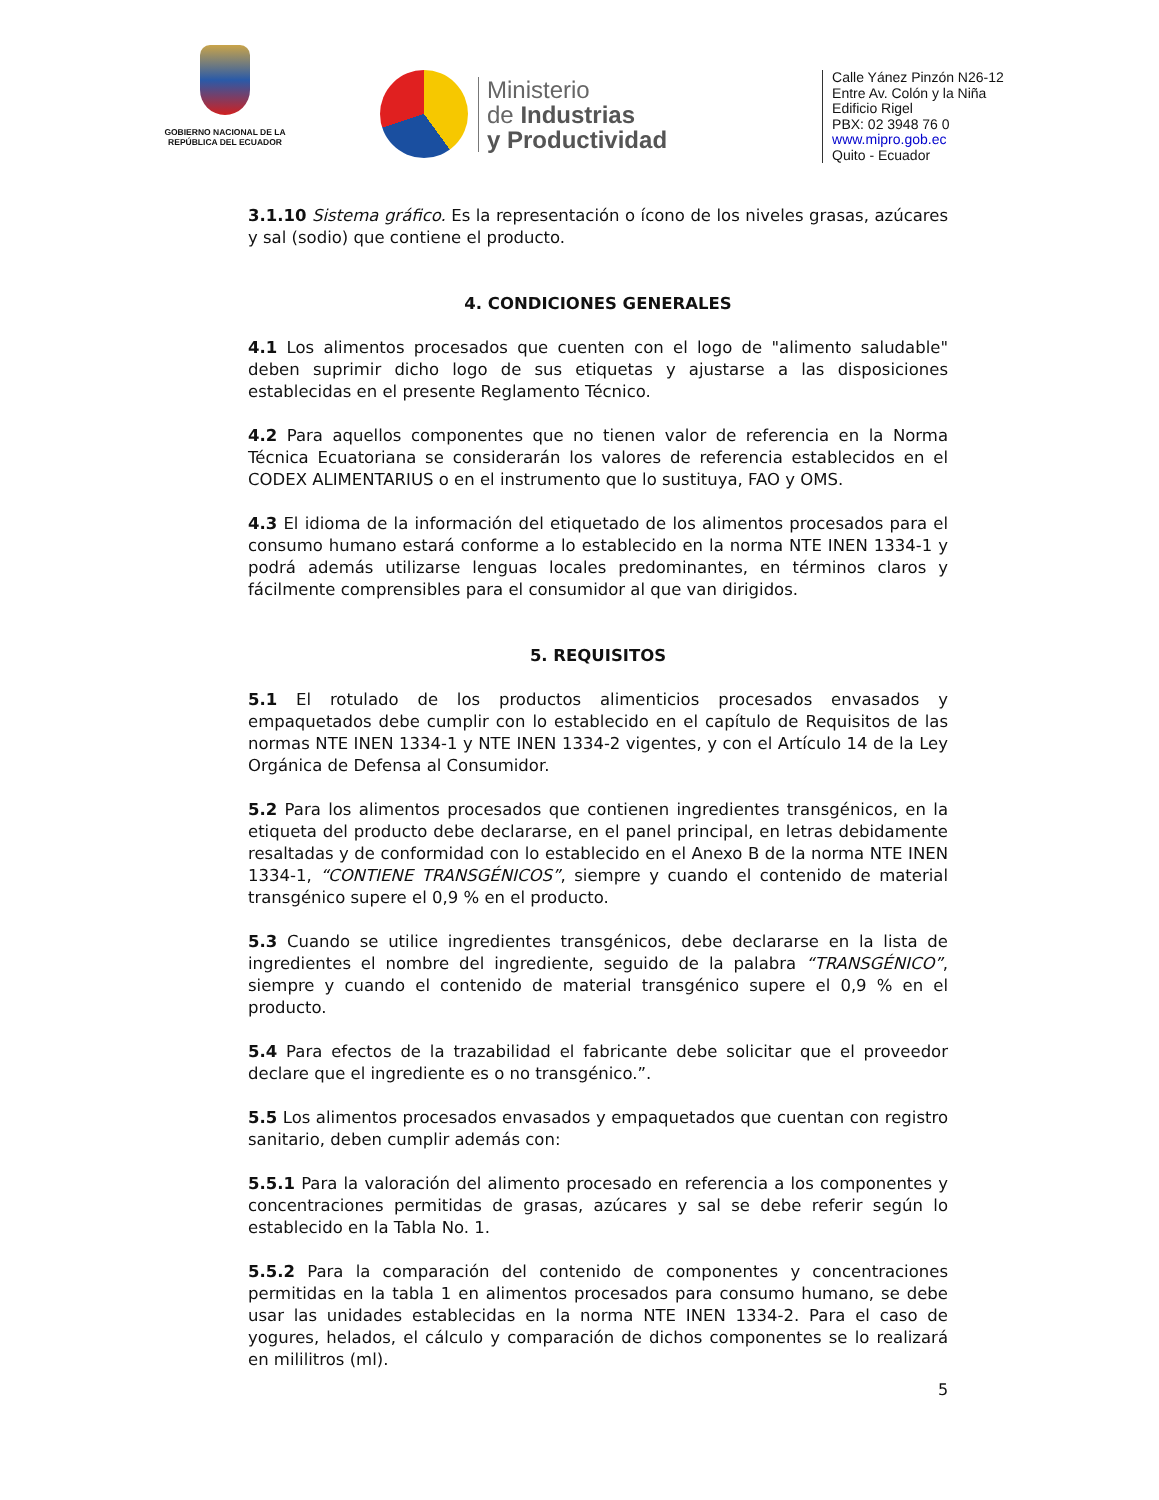GOBIERNO NACIONAL DE LA
REPÚBLICA DEL ECUADOR
Ministerio
de Industrias
y Productividad
Calle Yánez Pinzón N26-12
Entre Av. Colón y la Niña
Edificio Rigel
PBX: 02 3948 76 0
www.mipro.gob.ec
Quito - Ecuador
3.1.10 Sistema gráfico. Es la representación o ícono de los niveles grasas, azúcares y sal (sodio) que contiene el producto.
4. CONDICIONES GENERALES
4.1 Los alimentos procesados que cuenten con el logo de "alimento saludable" deben suprimir dicho logo de sus etiquetas y ajustarse a las disposiciones establecidas en el presente Reglamento Técnico.
4.2 Para aquellos componentes que no tienen valor de referencia en la Norma Técnica Ecuatoriana se considerarán los valores de referencia establecidos en el CODEX ALIMENTARIUS o en el instrumento que lo sustituya, FAO y OMS.
4.3 El idioma de la información del etiquetado de los alimentos procesados para el consumo humano estará conforme a lo establecido en la norma NTE INEN 1334-1 y podrá además utilizarse lenguas locales predominantes, en términos claros y fácilmente comprensibles para el consumidor al que van dirigidos.
5. REQUISITOS
5.1 El rotulado de los productos alimenticios procesados envasados y empaquetados debe cumplir con lo establecido en el capítulo de Requisitos de las normas NTE INEN 1334-1 y NTE INEN 1334-2 vigentes, y con el Artículo 14 de la Ley Orgánica de Defensa al Consumidor.
5.2 Para los alimentos procesados que contienen ingredientes transgénicos, en la etiqueta del producto debe declararse, en el panel principal, en letras debidamente resaltadas y de conformidad con lo establecido en el Anexo B de la norma NTE INEN 1334-1, “CONTIENE TRANSGÉNICOS”, siempre y cuando el contenido de material transgénico supere el 0,9 % en el producto.
5.3 Cuando se utilice ingredientes transgénicos, debe declararse en la lista de ingredientes el nombre del ingrediente, seguido de la palabra “TRANSGÉNICO”, siempre y cuando el contenido de material transgénico supere el 0,9 % en el producto.
5.4 Para efectos de la trazabilidad el fabricante debe solicitar que el proveedor declare que el ingrediente es o no transgénico.”.
5.5 Los alimentos procesados envasados y empaquetados que cuentan con registro sanitario, deben cumplir además con:
5.5.1 Para la valoración del alimento procesado en referencia a los componentes y concentraciones permitidas de grasas, azúcares y sal se debe referir según lo establecido en la Tabla No. 1.
5.5.2 Para la comparación del contenido de componentes y concentraciones permitidas en la tabla 1 en alimentos procesados para consumo humano, se debe usar las unidades establecidas en la norma NTE INEN 1334-2. Para el caso de yogures, helados, el cálculo y comparación de dichos componentes se lo realizará en mililitros (ml).
5